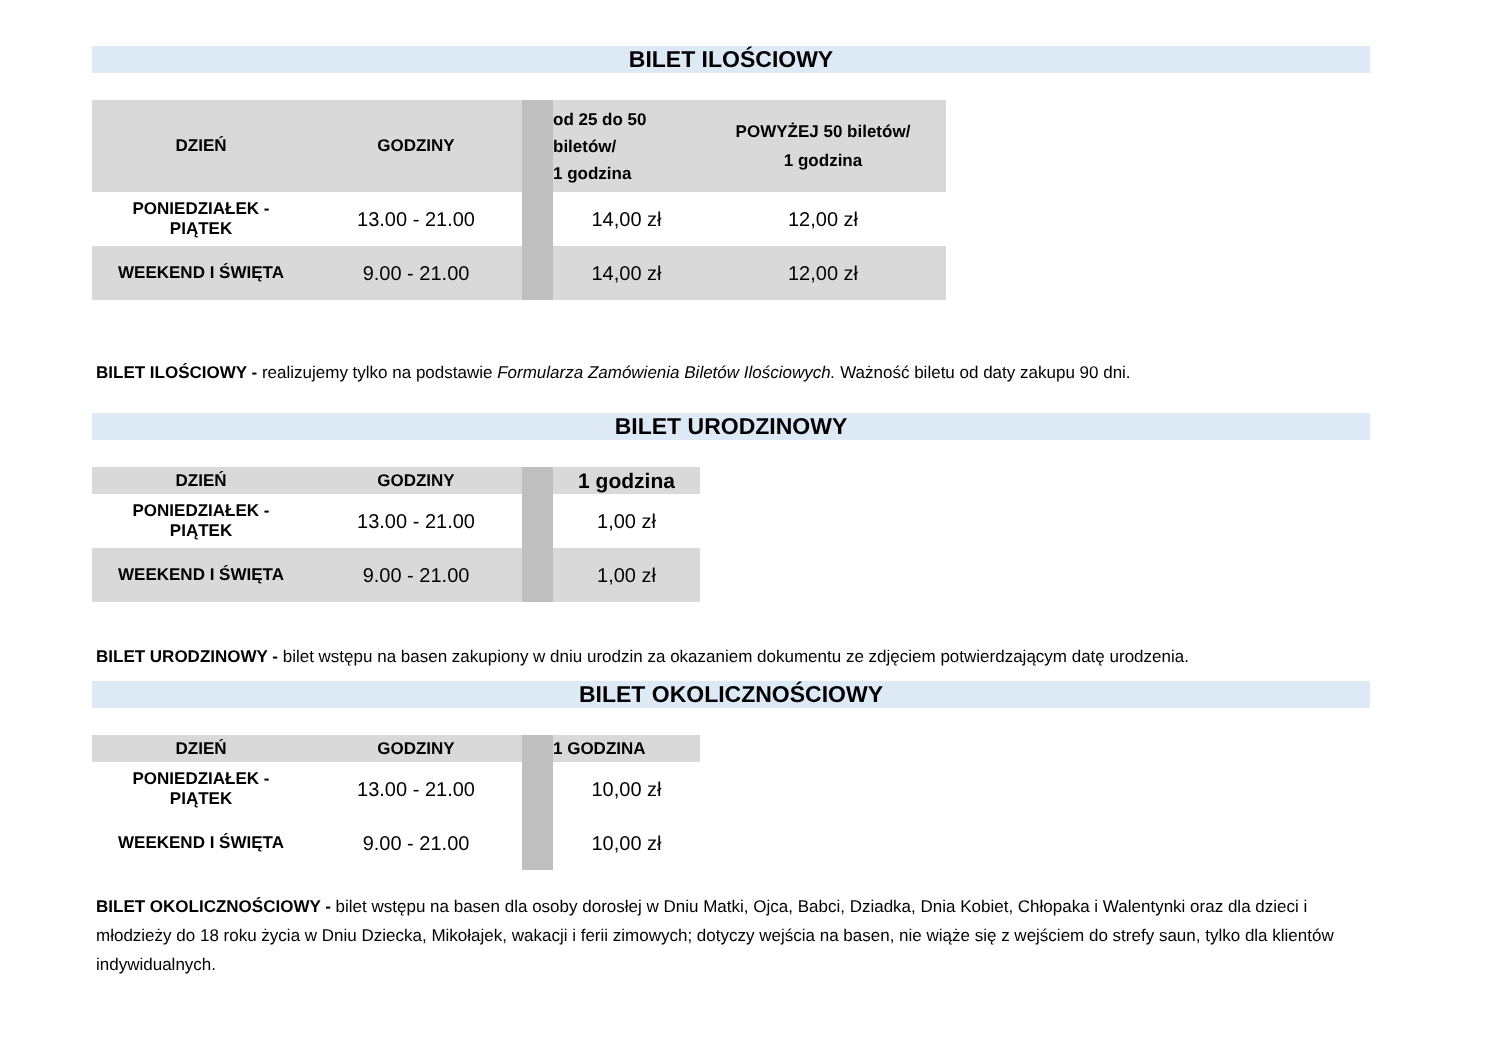BILET ILOŚCIOWY
| DZIEŃ | GODZINY | | od 25 do 50 biletów/ 1 godzina | POWYŻEJ 50 biletów/ 1 godzina |
| --- | --- | --- | --- | --- |
| PONIEDZIAŁEK - PIĄTEK | 13.00 - 21.00 | | 14,00 zł | 12,00 zł |
| WEEKEND I ŚWIĘTA | 9.00 - 21.00 | | 14,00 zł | 12,00 zł |
BILET ILOŚCIOWY - realizujemy tylko na podstawie Formularza Zamówienia Biletów Ilościowych. Ważność biletu od daty zakupu 90 dni.
BILET URODZINOWY
| DZIEŃ | GODZINY | | 1 godzina |
| --- | --- | --- | --- |
| PONIEDZIAŁEK - PIĄTEK | 13.00 - 21.00 | | 1,00 zł |
| WEEKEND I ŚWIĘTA | 9.00 - 21.00 | | 1,00 zł |
BILET URODZINOWY - bilet wstępu na basen zakupiony w dniu urodzin za okazaniem dokumentu ze zdjęciem potwierdzającym datę urodzenia.
BILET OKOLICZNOŚCIOWY
| DZIEŃ | GODZINY | | 1 GODZINA |
| --- | --- | --- | --- |
| PONIEDZIAŁEK - PIĄTEK | 13.00 - 21.00 | | 10,00 zł |
| WEEKEND I ŚWIĘTA | 9.00 - 21.00 | | 10,00 zł |
BILET OKOLICZNOŚCIOWY - bilet wstępu na basen dla osoby dorosłej w Dniu Matki, Ojca, Babci, Dziadka, Dnia Kobiet, Chłopaka i Walentynki oraz dla dzieci i młodzieży do 18 roku życia w Dniu Dziecka, Mikołajek, wakacji i ferii zimowych; dotyczy wejścia na basen, nie wiąże się z wejściem do strefy saun, tylko dla klientów indywidualnych.